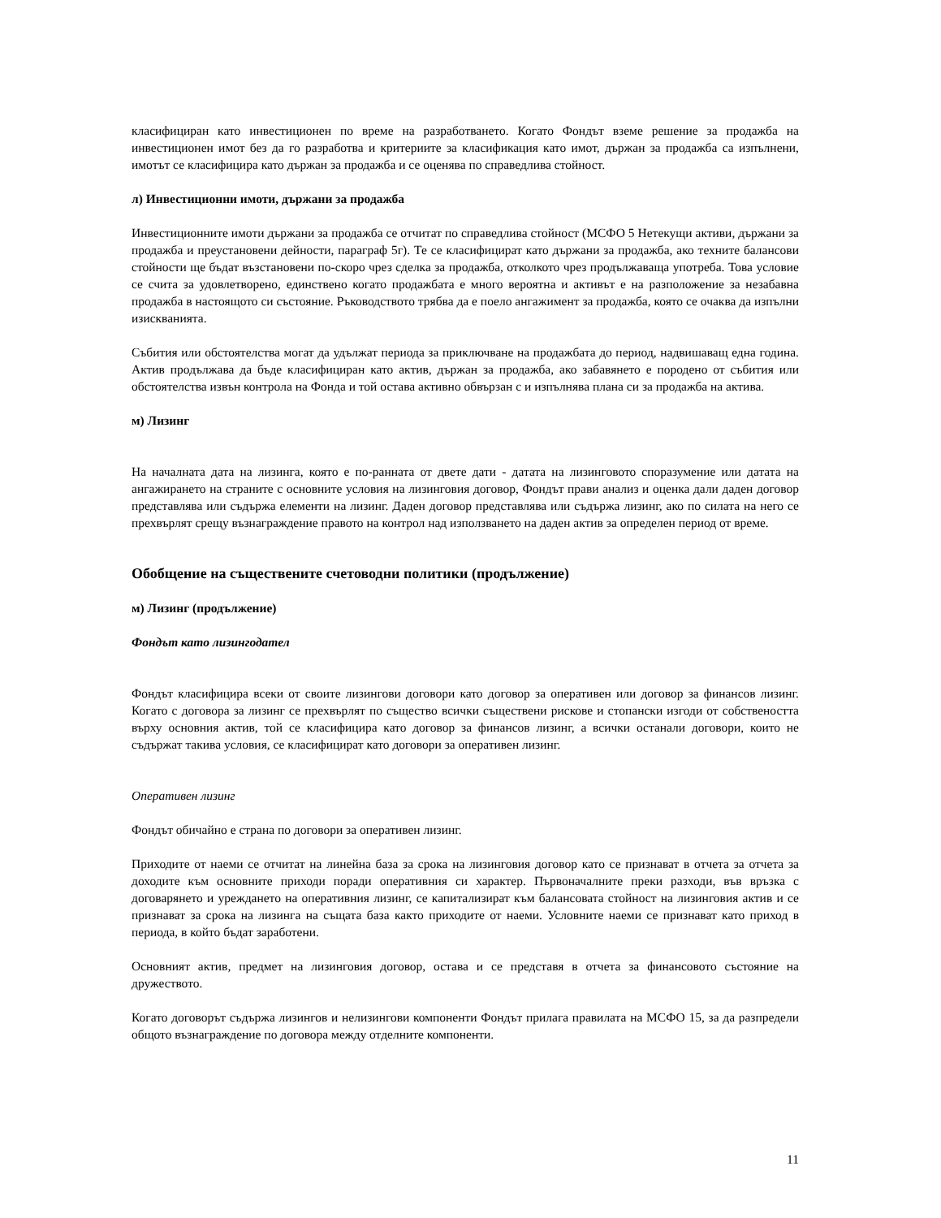класифициран като инвестиционен по време на разработването. Когато Фондът вземе решение за продажба на инвестиционен имот без да го разработва и критериите за класификация като имот, държан за продажба са изпълнени, имотът се класифицира като държан за продажба и се оценява по справедлива стойност.
л) Инвестиционни имоти, държани за продажба
Инвестиционните имоти държани за продажба се отчитат по справедлива стойност (МСФО 5 Нетекущи активи, държани за продажба и преустановени дейности, параграф 5г). Те се класифицират като държани за продажба, ако техните балансови стойности ще бъдат възстановени по-скоро чрез сделка за продажба, отколкото чрез продължаваща употреба. Това условие се счита за удовлетворено, единствено когато продажбата е много вероятна и активът е на разположение за незабавна продажба в настоящото си състояние. Ръководството трябва да е поело ангажимент за продажба, която се очаква да изпълни изискванията.
Събития или обстоятелства могат да удължат периода за приключване на продажбата до период, надвишаващ една година. Актив продължава да бъде класифициран като актив, държан за продажба, ако забавянето е породено от събития или обстоятелства извън контрола на Фонда и той остава активно обвързан с и изпълнява плана си за продажба на актива.
м) Лизинг
На началната дата на лизинга, която е по-ранната от двете дати - датата на лизинговото споразумение или датата на ангажирането на страните с основните условия на лизинговия договор, Фондът прави анализ и оценка дали даден договор представлява или съдържа елементи на лизинг. Даден договор представлява или съдържа лизинг, ако по силата на него се прехвърлят срещу възнаграждение правото на контрол над използването на даден актив за определен период от време.
Обобщение на съществените счетоводни политики (продължение)
м) Лизинг (продължение)
Фондът като лизингодател
Фондът класифицира всеки от своите лизингови договори като договор за оперативен или договор за финансов лизинг. Когато с договора за лизинг се прехвърлят по същество всички съществени рискове и стопански изгоди от собствеността върху основния актив, той се класифицира като договор за финансов лизинг, а всички останали договори, които не съдържат такива условия, се класифицират като договори за оперативен лизинг.
Оперативен лизинг
Фондът обичайно е страна по договори за оперативен лизинг.
Приходите от наеми се отчитат на линейна база за срока на лизинговия договор като се признават в отчета за отчета за доходите към основните приходи поради оперативния си характер. Първоначалните преки разходи, във връзка с договарянето и уреждането на оперативния лизинг, се капитализират към балансовата стойност на лизинговия актив и се признават за срока на лизинга на същата база както приходите от наеми. Условните наеми се признават като приход в периода, в който бъдат заработени.
Основният актив, предмет на лизинговия договор, остава и се представя в отчета за финансовото състояние на дружеството.
Когато договорът съдържа лизингов и нелизингови компоненти Фондът прилага правилата на МСФО 15, за да разпредели общото възнаграждение по договора между отделните компоненти.
11